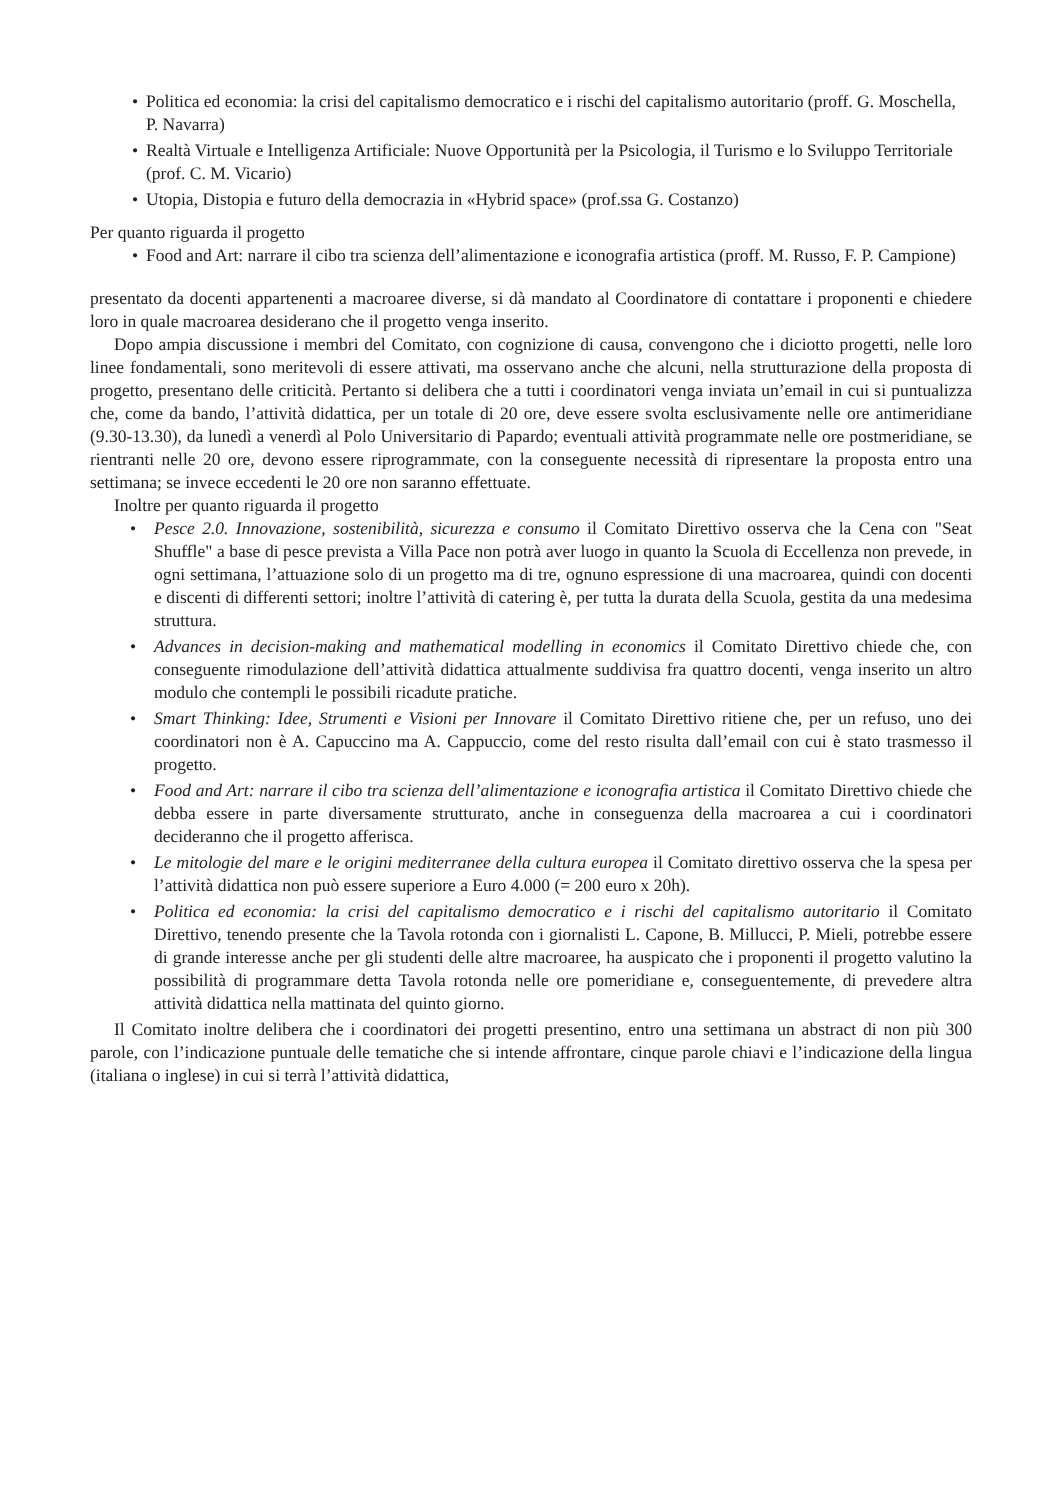• Politica ed economia: la crisi del capitalismo democratico e i rischi del capitalismo autoritario (proff. G. Moschella, P. Navarra)
• Realtà Virtuale e Intelligenza Artificiale: Nuove Opportunità per la Psicologia, il Turismo e lo Sviluppo Territoriale (prof. C. M. Vicario)
• Utopia, Distopia e futuro della democrazia in «Hybrid space» (prof.ssa G. Costanzo)
Per quanto riguarda il progetto
• Food and Art: narrare il cibo tra scienza dell’alimentazione e iconografia artistica (proff. M. Russo, F. P. Campione)
presentato da docenti appartenenti a macroaree diverse, si dà mandato al Coordinatore di contattare i proponenti e chiedere loro in quale macroarea desiderano che il progetto venga inserito.
Dopo ampia discussione i membri del Comitato, con cognizione di causa, convengono che i diciotto progetti, nelle loro linee fondamentali, sono meritevoli di essere attivati, ma osservano anche che alcuni, nella strutturazione della proposta di progetto, presentano delle criticità. Pertanto si delibera che a tutti i coordinatori venga inviata un’email in cui si puntualizza che, come da bando, l’attività didattica, per un totale di 20 ore, deve essere svolta esclusivamente nelle ore antimeridiane (9.30-13.30), da lunedì a venerdì al Polo Universitario di Papardo; eventuali attività programmate nelle ore postmeridiane, se rientranti nelle 20 ore, devono essere riprogrammate, con la conseguente necessità di ripresentare la proposta entro una settimana; se invece eccedenti le 20 ore non saranno effettuate.
Inoltre per quanto riguarda il progetto
• Pesce 2.0. Innovazione, sostenibilità, sicurezza e consumo il Comitato Direttivo osserva che la Cena con "Seat Shuffle" a base di pesce prevista a Villa Pace non potrà aver luogo in quanto la Scuola di Eccellenza non prevede, in ogni settimana, l’attuazione solo di un progetto ma di tre, ognuno espressione di una macroarea, quindi con docenti e discenti di differenti settori; inoltre l’attività di catering è, per tutta la durata della Scuola, gestita da una medesima struttura.
• Advances in decision-making and mathematical modelling in economics il Comitato Direttivo chiede che, con conseguente rimodulazione dell’attività didattica attualmente suddivisa fra quattro docenti, venga inserito un altro modulo che contempli le possibili ricadute pratiche.
• Smart Thinking: Idee, Strumenti e Visioni per Innovare il Comitato Direttivo ritiene che, per un refuso, uno dei coordinatori non è A. Capuccino ma A. Cappuccio, come del resto risulta dall’email con cui è stato trasmesso il progetto.
• Food and Art: narrare il cibo tra scienza dell’alimentazione e iconografia artistica il Comitato Direttivo chiede che debba essere in parte diversamente strutturato, anche in conseguenza della macroarea a cui i coordinatori decideranno che il progetto afferisca.
• Le mitologie del mare e le origini mediterranee della cultura europea il Comitato direttivo osserva che la spesa per l’attività didattica non può essere superiore a Euro 4.000 (= 200 euro x 20h).
• Politica ed economia: la crisi del capitalismo democratico e i rischi del capitalismo autoritario il Comitato Direttivo, tenendo presente che la Tavola rotonda con i giornalisti L. Capone, B. Millucci, P. Mieli, potrebbe essere di grande interesse anche per gli studenti delle altre macroaree, ha auspicato che i proponenti il progetto valutino la possibilità di programmare detta Tavola rotonda nelle ore pomeridiane e, conseguentemente, di prevedere altra attività didattica nella mattinata del quinto giorno.
Il Comitato inoltre delibera che i coordinatori dei progetti presentino, entro una settimana un abstract di non più 300 parole, con l’indicazione puntuale delle tematiche che si intende affrontare, cinque parole chiavi e l’indicazione della lingua (italiana o inglese) in cui si terrà l’attività didattica,